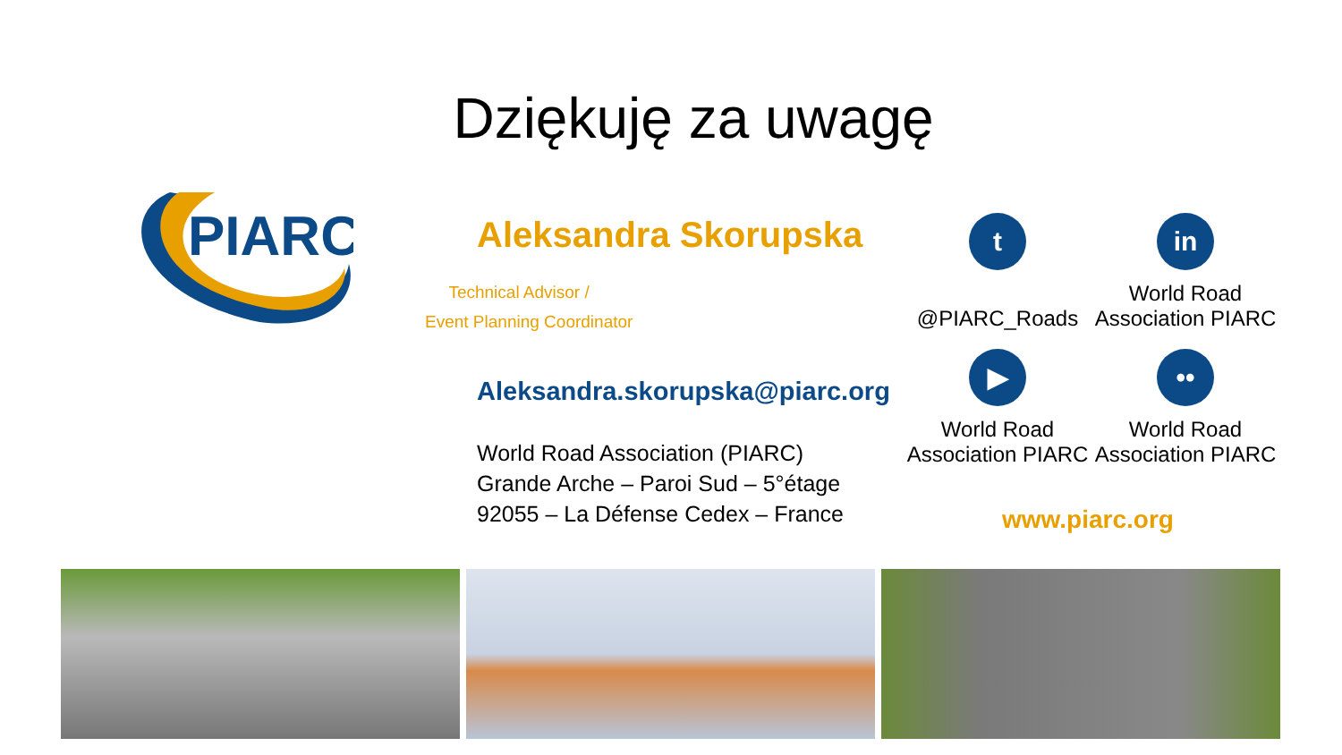Dziękuję za uwagę
PIARC
Aleksandra Skorupska
Technical Advisor /
Event Planning Coordinator
Aleksandra.skorupska@piarc.org
World Road Association (PIARC)
Grande Arche – Paroi Sud – 5°étage
92055 – La Défense Cedex – France
t
@PIARC_Roads
in
World Road
Association PIARC
▶
World Road
Association PIARC
••
World Road
Association PIARC
www.piarc.org